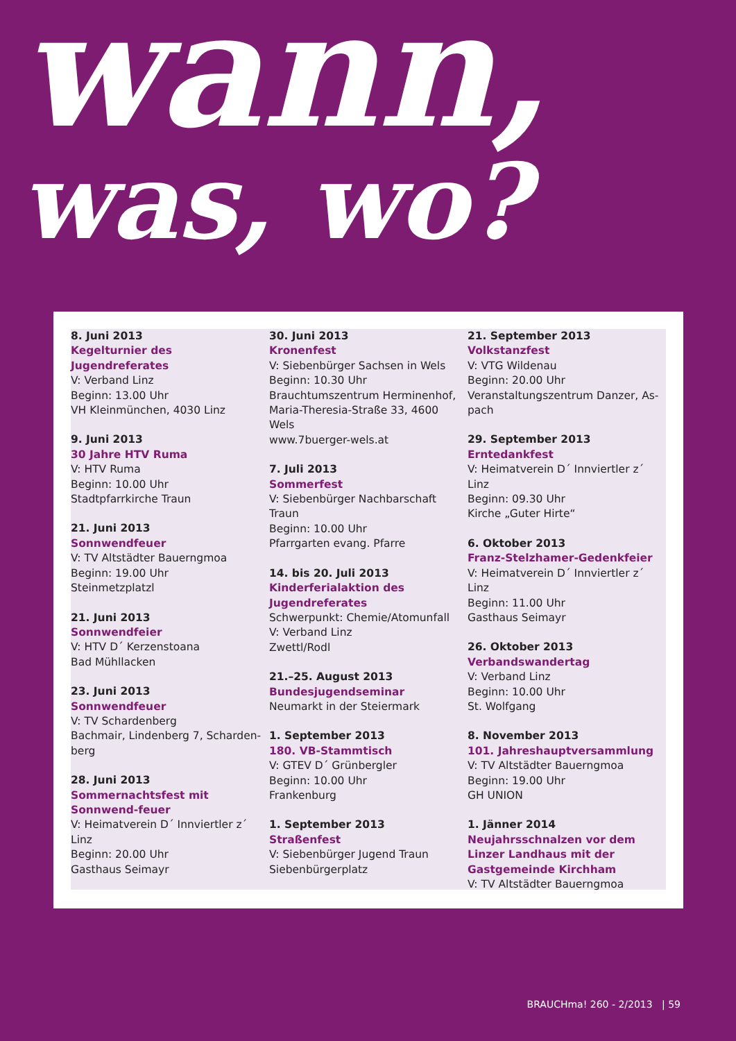wann,
was, wo?
8. Juni 2013
Kegelturnier des Jugendreferates
V: Verband Linz
Beginn: 13.00 Uhr
VH Kleinmünchen, 4030 Linz
9. Juni 2013
30 Jahre HTV Ruma
V: HTV Ruma
Beginn: 10.00 Uhr
Stadtpfarrkirche Traun
21. Juni 2013
Sonnwendfeuer
V: TV Altstädter Bauerngmoa
Beginn: 19.00 Uhr
Steinmetzplatzl
21. Juni 2013
Sonnwendfeier
V: HTV D´ Kerzenstoana
Bad Mühllacken
23. Juni 2013
Sonnwendfeuer
V: TV Schardenberg
Bachmair, Lindenberg 7, Scharden-berg
28. Juni 2013
Sommernachtsfest mit Sonnwend-feuer
V: Heimatverein D´ Innviertler z´ Linz
Beginn: 20.00 Uhr
Gasthaus Seimayr
30. Juni 2013
Kronenfest
V: Siebenbürger Sachsen in Wels
Beginn: 10.30 Uhr
Brauchtumszentrum Herminenhof, Maria-Theresia-Straße 33, 4600 Wels
www.7buerger-wels.at
7. Juli 2013
Sommerfest
V: Siebenbürger Nachbarschaft Traun
Beginn: 10.00 Uhr
Pfarrgarten evang. Pfarre
14. bis 20. Juli 2013
Kinderferialaktion des Jugendreferates
Schwerpunkt: Chemie/Atomunfall
V: Verband Linz
Zwettl/Rodl
21.–25. August 2013
Bundesjugendseminar
Neumarkt in der Steiermark
1. September 2013
180. VB-Stammtisch
V: GTEV D´ Grünbergler
Beginn: 10.00 Uhr
Frankenburg
1. September 2013
Straßenfest
V: Siebenbürger Jugend Traun
Siebenbürgerplatz
21. September 2013
Volkstanzfest
V: VTG Wildenau
Beginn: 20.00 Uhr
Veranstaltungszentrum Danzer, As-pach
29. September 2013
Erntedankfest
V: Heimatverein D´ Innviertler z´ Linz
Beginn: 09.30 Uhr
Kirche „Guter Hirte“
6. Oktober 2013
Franz-Stelzhamer-Gedenkfeier
V: Heimatverein D´ Innviertler z´ Linz
Beginn: 11.00 Uhr
Gasthaus Seimayr
26. Oktober 2013
Verbandswandertag
V: Verband Linz
Beginn: 10.00 Uhr
St. Wolfgang
8. November 2013
101. Jahreshauptversammlung
V: TV Altstädter Bauerngmoa
Beginn: 19.00 Uhr
GH UNION
1. Jänner 2014
Neujahrsschnalzen vor dem Linzer Landhaus mit der Gastgemeinde Kirchham
V: TV Altstädter Bauerngmoa
BRAUCHma! 260 - 2/2013 | 59